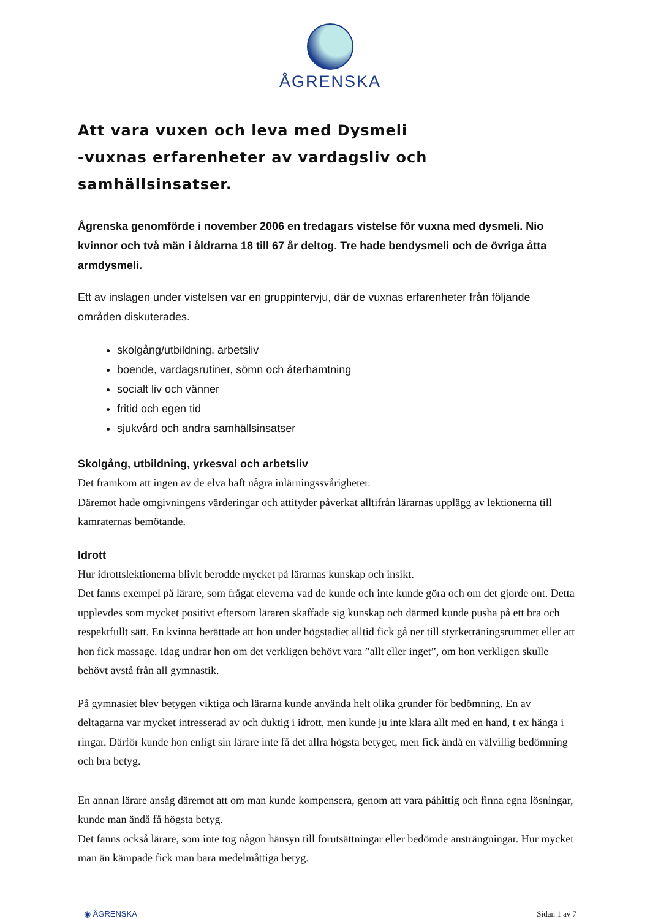ÅGRENSKA
Att vara vuxen och leva med Dysmeli
-vuxnas erfarenheter av vardagsliv och samhällsinsatser.
Ågrenska genomförde i november 2006 en tredagars vistelse för vuxna med dysmeli. Nio kvinnor och två män i åldrarna 18 till 67 år deltog. Tre hade bendysmeli och de övriga åtta armdysmeli.
Ett av inslagen under vistelsen var en gruppintervju, där de vuxnas erfarenheter från följande områden diskuterades.
skolgång/utbildning, arbetsliv
boende, vardagsrutiner, sömn och återhämtning
socialt liv och vänner
fritid och egen tid
sjukvård och andra samhällsinsatser
Skolgång, utbildning, yrkesval och arbetsliv
Det framkom att ingen av de elva haft några inlärningssvårigheter.
Däremot hade omgivningens värderingar och attityder påverkat alltifrån lärarnas upplägg av lektionerna till kamraternas bemötande.
Idrott
Hur idrottslektionerna blivit berodde mycket på lärarnas kunskap och insikt.
Det fanns exempel på lärare, som frågat eleverna vad de kunde och inte kunde göra och om det gjorde ont. Detta upplevdes som mycket positivt eftersom läraren skaffade sig kunskap och därmed kunde pusha på ett bra och respektfullt sätt. En kvinna berättade att hon under högstadiet alltid fick gå ner till styrketräningsrummet eller att hon fick massage. Idag undrar hon om det verkligen behövt vara ”allt eller inget”, om hon verkligen skulle behövt avstå från all gymnastik.
På gymnasiet blev betygen viktiga och lärarna kunde använda helt olika grunder för bedömning. En av deltagarna var mycket intresserad av och duktig i idrott, men kunde ju inte klara allt med en hand, t ex hänga i ringar. Därför kunde hon enligt sin lärare inte få det allra högsta betyget, men fick ändå en välvillig bedömning och bra betyg.
En annan lärare ansåg däremot att om man kunde kompensera, genom att vara påhittig och finna egna lösningar, kunde man ändå få högsta betyg.
Det fanns också lärare, som inte tog någon hänsyn till förutsättningar eller bedömde ansträngningar. Hur mycket man än kämpade fick man bara medelmåttiga betyg.
◉ ÅGRENSKA Sidan 1 av 7